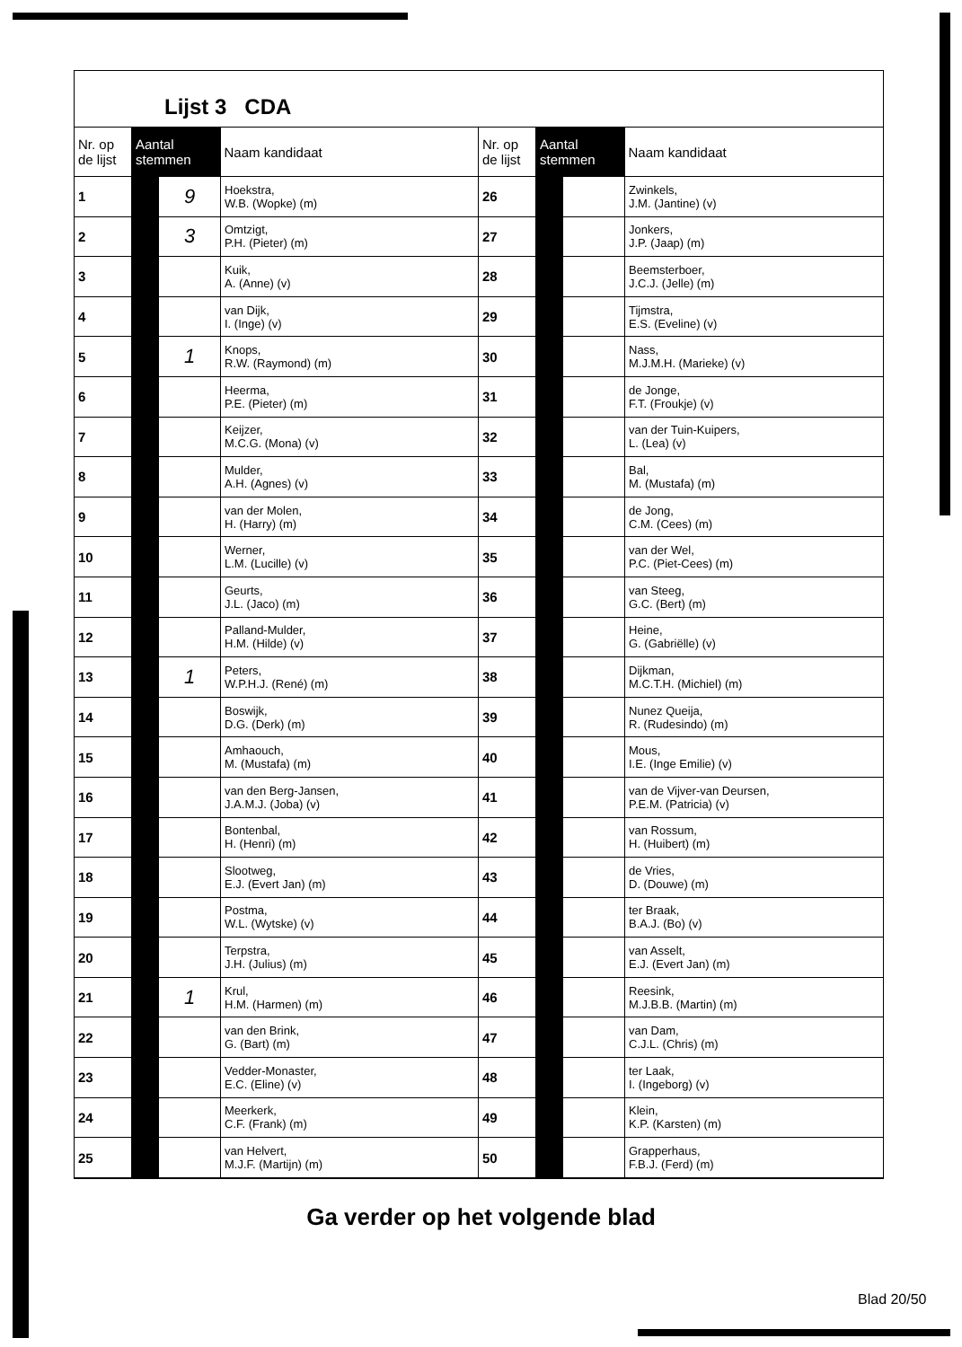Lijst 3 CDA
| Nr. op de lijst | Aantal stemmen | | Naam kandidaat |
| --- | --- | --- | --- |
| 1 | | 9 | Hoekstra, W.B. (Wopke) (m) |
| 2 | | 3 | Omtzigt, P.H. (Pieter) (m) |
| 3 | | | Kuik, A. (Anne) (v) |
| 4 | | | van Dijk, I. (Inge) (v) |
| 5 | | 1 | Knops, R.W. (Raymond) (m) |
| 6 | | | Heerma, P.E. (Pieter) (m) |
| 7 | | | Keijzer, M.C.G. (Mona) (v) |
| 8 | | | Mulder, A.H. (Agnes) (v) |
| 9 | | | van der Molen, H. (Harry) (m) |
| 10 | | | Werner, L.M. (Lucille) (v) |
| 11 | | | Geurts, J.L. (Jaco) (m) |
| 12 | | | Palland-Mulder, H.M. (Hilde) (v) |
| 13 | | 1 | Peters, W.P.H.J. (René) (m) |
| 14 | | | Boswijk, D.G. (Derk) (m) |
| 15 | | | Amhaouch, M. (Mustafa) (m) |
| 16 | | | van den Berg-Jansen, J.A.M.J. (Joba) (v) |
| 17 | | | Bontenbal, H. (Henri) (m) |
| 18 | | | Slootweg, E.J. (Evert Jan) (m) |
| 19 | | | Postma, W.L. (Wytske) (v) |
| 20 | | | Terpstra, J.H. (Julius) (m) |
| 21 | | 1 | Krul, H.M. (Harmen) (m) |
| 22 | | | van den Brink, G. (Bart) (m) |
| 23 | | | Vedder-Monaster, E.C. (Eline) (v) |
| 24 | | | Meerkerk, C.F. (Frank) (m) |
| 25 | | | van Helvert, M.J.F. (Martijn) (m) |
| Nr. op de lijst | Aantal stemmen | | Naam kandidaat |
| --- | --- | --- | --- |
| 26 | | | Zwinkels, J.M. (Jantine) (v) |
| 27 | | | Jonkers, J.P. (Jaap) (m) |
| 28 | | | Beemsterboer, J.C.J. (Jelle) (m) |
| 29 | | | Tijmstra, E.S. (Eveline) (v) |
| 30 | | | Nass, M.J.M.H. (Marieke) (v) |
| 31 | | | de Jonge, F.T. (Froukje) (v) |
| 32 | | | van der Tuin-Kuipers, L. (Lea) (v) |
| 33 | | | Bal, M. (Mustafa) (m) |
| 34 | | | de Jong, C.M. (Cees) (m) |
| 35 | | | van der Wel, P.C. (Piet-Cees) (m) |
| 36 | | | van Steeg, G.C. (Bert) (m) |
| 37 | | | Heine, G. (Gabriëlle) (v) |
| 38 | | | Dijkman, M.C.T.H. (Michiel) (m) |
| 39 | | | Nunez Queija, R. (Rudesindo) (m) |
| 40 | | | Mous, I.E. (Inge Emilie) (v) |
| 41 | | | van de Vijver-van Deursen, P.E.M. (Patricia) (v) |
| 42 | | | van Rossum, H. (Huibert) (m) |
| 43 | | | de Vries, D. (Douwe) (m) |
| 44 | | | ter Braak, B.A.J. (Bo) (v) |
| 45 | | | van Asselt, E.J. (Evert Jan) (m) |
| 46 | | | Reesink, M.J.B.B. (Martin) (m) |
| 47 | | | van Dam, C.J.L. (Chris) (m) |
| 48 | | | ter Laak, I. (Ingeborg) (v) |
| 49 | | | Klein, K.P. (Karsten) (m) |
| 50 | | | Grapperhaus, F.B.J. (Ferd) (m) |
Ga verder op het volgende blad
Blad 20/50